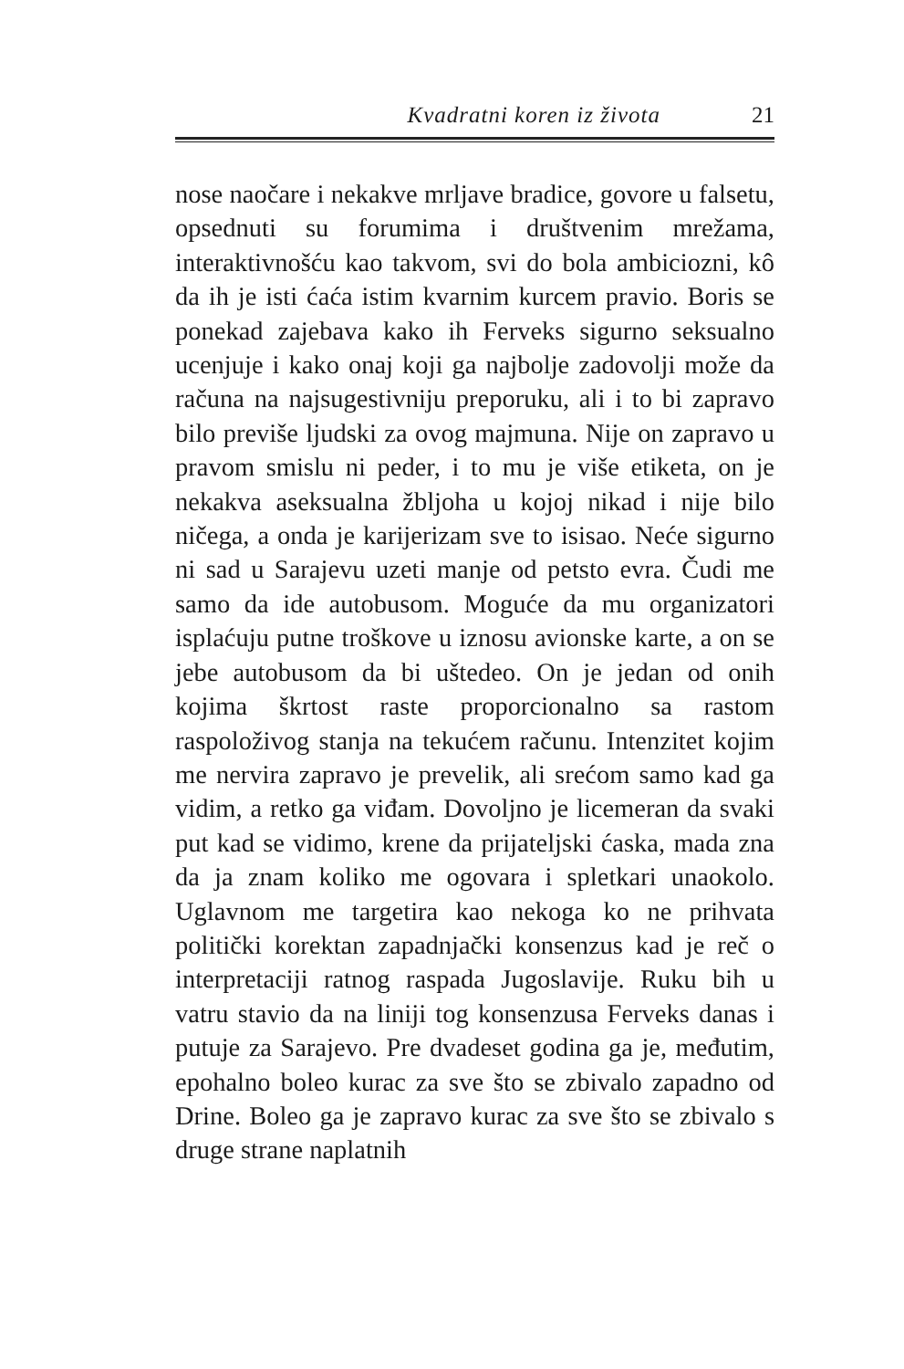Kvadratni koren iz života 21
nose naočare i nekakve mrljave bradice, govore u falsetu, opsednuti su forumima i društvenim mrežama, interaktivnošću kao takvom, svi do bola ambiciozni, kô da ih je isti ćaća istim kvarnim kurcem pravio. Boris se ponekad zajebava kako ih Ferveks sigurno seksualno ucenjuje i kako onaj koji ga najbolje zadovolji može da računa na najsugestivniju preporuku, ali i to bi zapravo bilo previše ljudski za ovog majmuna. Nije on zapravo u pravom smislu ni peder, i to mu je više etiketa, on je nekakva aseksualna žbljoha u kojoj nikad i nije bilo ničega, a onda je karijerizam sve to isisao. Neće sigurno ni sad u Sarajevu uzeti manje od petsto evra. Čudi me samo da ide autobusom. Moguće da mu organizatori isplaćuju putne troškove u iznosu avionske karte, a on se jebe autobusom da bi uštedeo. On je jedan od onih kojima škrtost raste proporcionalno sa rastom raspoloživog stanja na tekućem računu. Intenzitet kojim me nervira zapravo je prevelik, ali srećom samo kad ga vidim, a retko ga viđam. Dovoljno je licemeran da svaki put kad se vidimo, krene da prijateljski ćaska, mada zna da ja znam koliko me ogovara i spletkari unaokolo. Uglavnom me targetira kao nekoga ko ne prihvata politički korektan zapadnjački konsenzus kad je reč o interpretaciji ratnog raspada Jugoslavije. Ruku bih u vatru stavio da na liniji tog konsenzusa Ferveks danas i putuje za Sarajevo. Pre dvadeset godina ga je, međutim, epohalno boleo kurac za sve što se zbivalo zapadno od Drine. Boleo ga je zapravo kurac za sve što se zbivalo s druge strane naplatnih